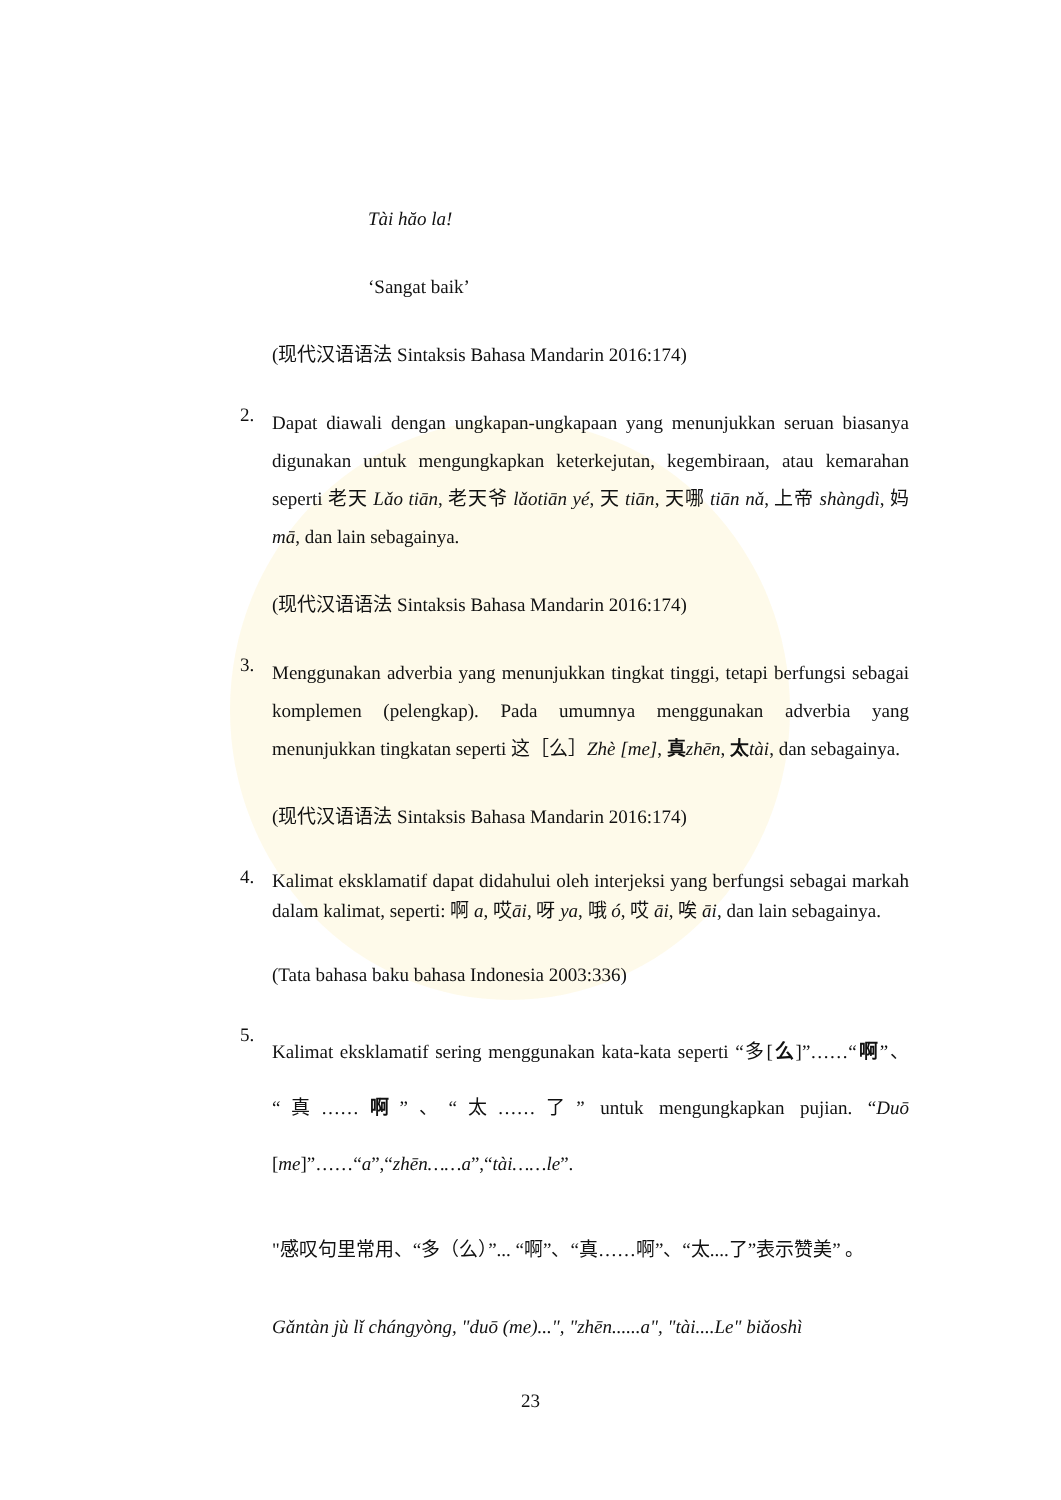Tài hăo la!
‘Sangat baik’
(现代汉语语法 Sintaksis Bahasa Mandarin 2016:174)
2.
Dapat diawali dengan ungkapan-ungkapaan yang menunjukkan seruan biasanya digunakan untuk mengungkapkan keterkejutan, kegembiraan, atau kemarahan seperti 老天 Lǎo tiān, 老天爷 lǎotiān yé, 天 tiān, 天哪 tiān nǎ, 上帝 shàngdì, 妈 mā, dan lain sebagainya.
(现代汉语语法 Sintaksis Bahasa Mandarin 2016:174)
3.
Menggunakan adverbia yang menunjukkan tingkat tinggi, tetapi berfungsi sebagai komplemen (pelengkap). Pada umumnya menggunakan adverbia yang menunjukkan tingkatan seperti 这［么］Zhè [me], 真zhēn, 太tài, dan sebagainya.
(现代汉语语法 Sintaksis Bahasa Mandarin 2016:174)
4.
Kalimat eksklamatif dapat didahului oleh interjeksi yang berfungsi sebagai markah dalam kalimat, seperti: 啊 a, 哎āi, 呀 ya, 哦 ó, 哎 āi, 唉 āi, dan lain sebagainya.
(Tata bahasa baku bahasa Indonesia 2003:336)
5.
Kalimat eksklamatif sering menggunakan kata-kata seperti “多[么]”……“啊”、“真……啊”、“太……了” untuk mengungkapkan pujian. “Duō [me]”……“a”,“zhēn……a”,“tài……le”.
"感叹句里常用、“多（么）”... “啊”、“真……啊”、“太....了”表示赞美” 。
Gǎntàn jù lǐ chángyòng, "duō (me)...", "zhēn......a", "tài....Le" biǎoshì
23